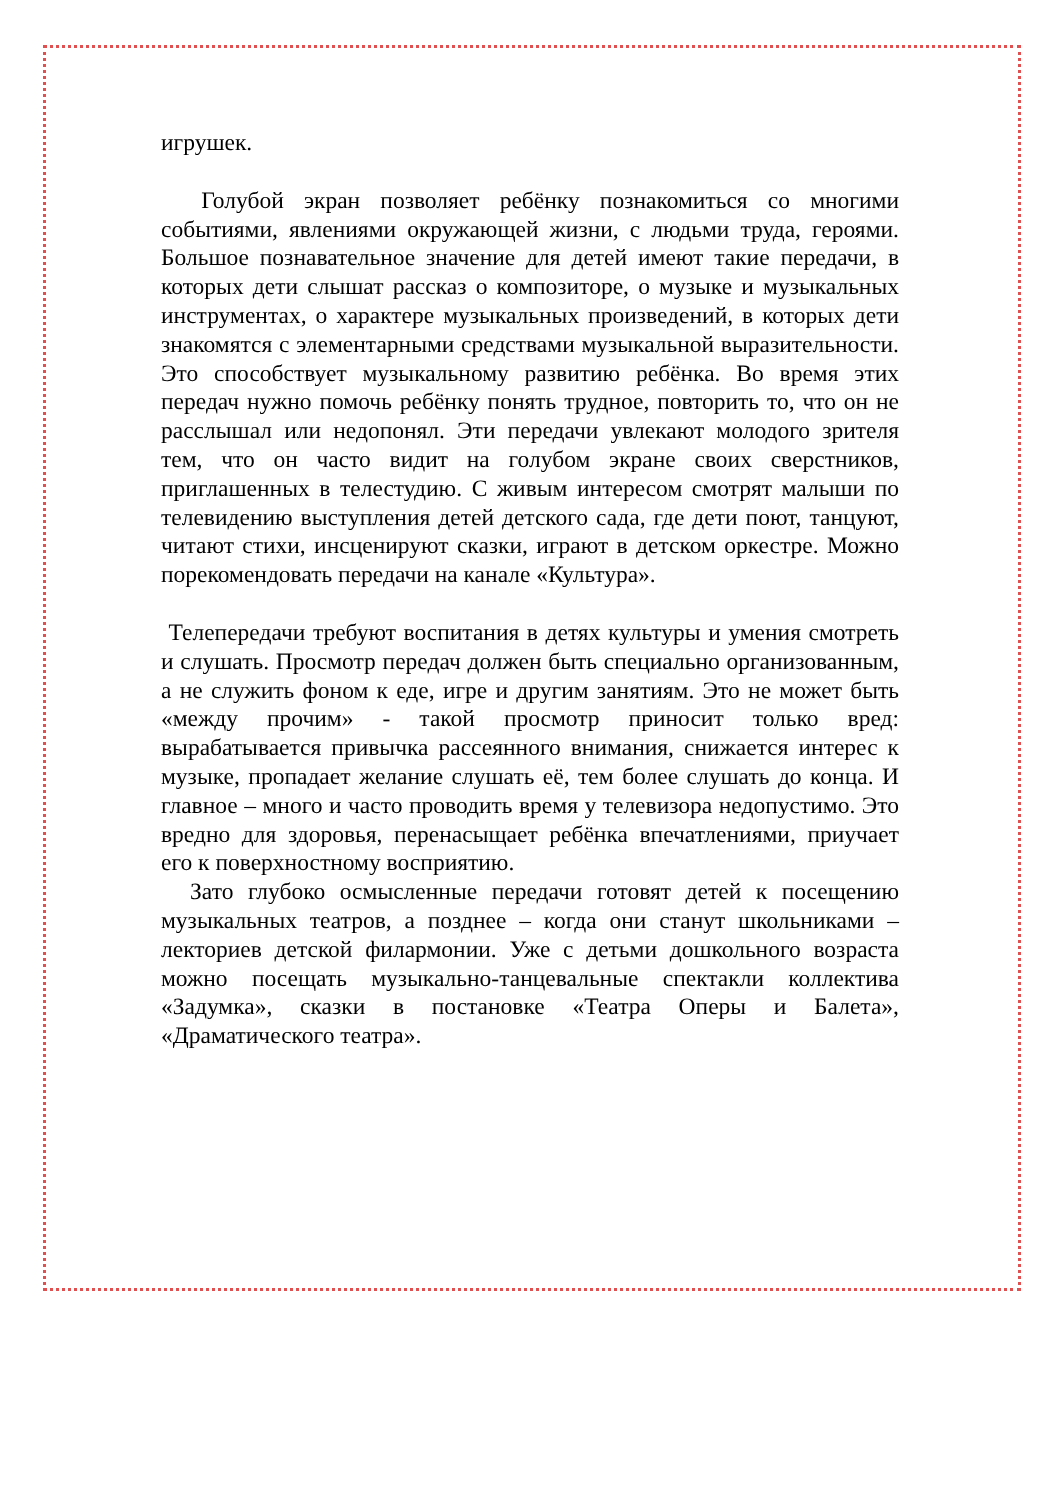игрушек.
Голубой экран позволяет ребёнку познакомиться со многими событиями, явлениями окружающей жизни, с людьми труда, героями. Большое познавательное значение для детей имеют такие передачи, в которых дети слышат рассказ о композиторе, о музыке и музыкальных инструментах, о характере музыкальных произведений, в которых дети знакомятся с элементарными средствами музыкальной выразительности. Это способствует музыкальному развитию ребёнка. Во время этих передач нужно помочь ребёнку понять трудное, повторить то, что он не расслышал или недопонял. Эти передачи увлекают молодого зрителя тем, что он часто видит на голубом экране своих сверстников, приглашенных в телестудию. С живым интересом смотрят малыши по телевидению выступления детей детского сада, где дети поют, танцуют, читают стихи, инсценируют сказки, играют в детском оркестре. Можно порекомендовать передачи на канале «Культура».
Телепередачи требуют воспитания в детях культуры и умения смотреть и слушать. Просмотр передач должен быть специально организованным, а не служить фоном к еде, игре и другим занятиям. Это не может быть «между прочим» - такой просмотр приносит только вред: вырабатывается привычка рассеянного внимания, снижается интерес к музыке, пропадает желание слушать её, тем более слушать до конца. И главное – много и часто проводить время у телевизора недопустимо. Это вредно для здоровья, перенасыщает ребёнка впечатлениями, приучает его к поверхностному восприятию.
Зато глубоко осмысленные передачи готовят детей к посещению музыкальных театров, а позднее – когда они станут школьниками – лекториев детской филармонии. Уже с детьми дошкольного возраста можно посещать музыкально-танцевальные спектакли коллектива «Задумка», сказки в постановке «Театра Оперы и Балета», «Драматического театра».